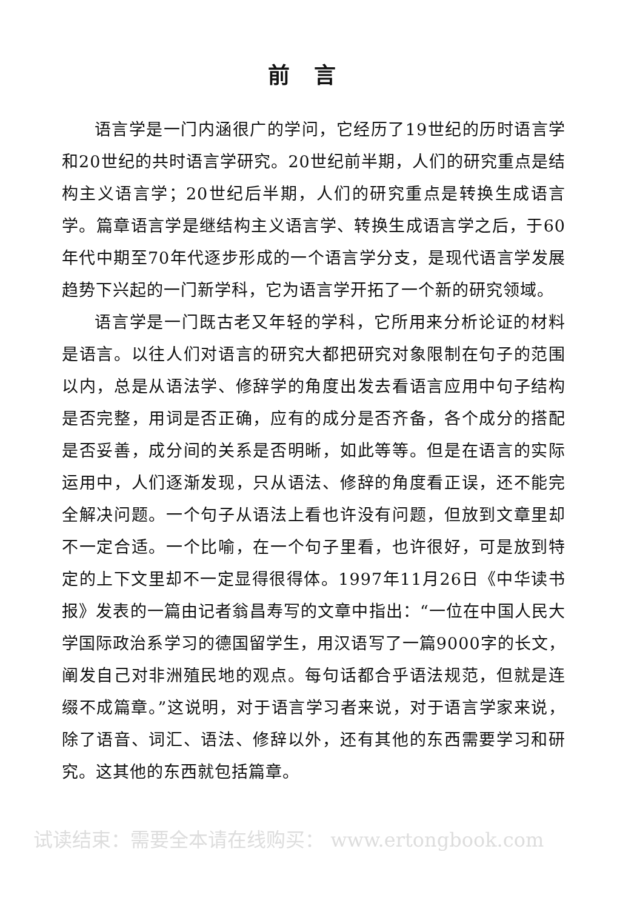前言
语言学是一门内涵很广的学问，它经历了19世纪的历时语言学和20世纪的共时语言学研究。20世纪前半期，人们的研究重点是结构主义语言学；20世纪后半期，人们的研究重点是转换生成语言学。篇章语言学是继结构主义语言学、转换生成语言学之后，于60年代中期至70年代逐步形成的一个语言学分支，是现代语言学发展趋势下兴起的一门新学科，它为语言学开拓了一个新的研究领域。
语言学是一门既古老又年轻的学科，它所用来分析论证的材料是语言。以往人们对语言的研究大都把研究对象限制在句子的范围以内，总是从语法学、修辞学的角度出发去看语言应用中句子结构是否完整，用词是否正确，应有的成分是否齐备，各个成分的搭配是否妥善，成分间的关系是否明晰，如此等等。但是在语言的实际运用中，人们逐渐发现，只从语法、修辞的角度看正误，还不能完全解决问题。一个句子从语法上看也许没有问题，但放到文章里却不一定合适。一个比喻，在一个句子里看，也许很好，可是放到特定的上下文里却不一定显得很得体。1997年11月26日《中华读书报》发表的一篇由记者翁昌寿写的文章中指出：“一位在中国人民大学国际政治系学习的德国留学生，用汉语写了一篇9000字的长文，阐发自己对非洲殖民地的观点。每句话都合乎语法规范，但就是连缀不成篇章。”这说明，对于语言学习者来说，对于语言学家来说，除了语音、词汇、语法、修辞以外，还有其他的东西需要学习和研究。这其他的东西就包括篇章。
试读结束：需要全本请在线购买： www.ertongbook.com